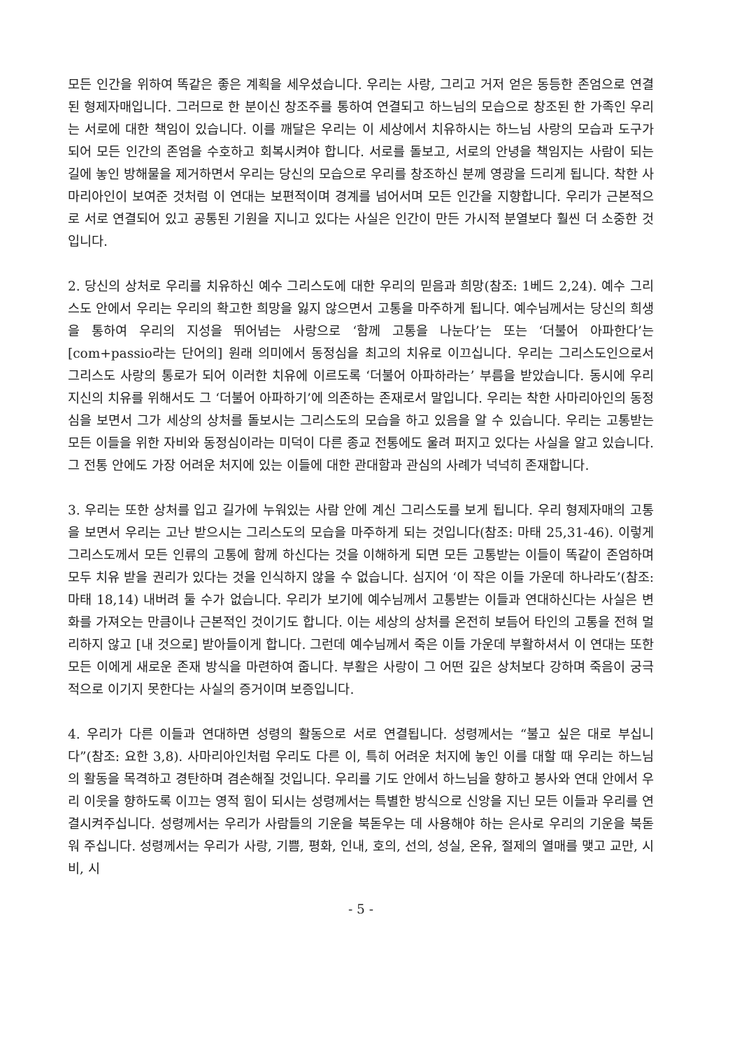모든 인간을 위하여 똑같은 좋은 계획을 세우셨습니다. 우리는 사랑, 그리고 거저 얻은 동등한 존엄으로 연결된 형제자매입니다. 그러므로 한 분이신 창조주를 통하여 연결되고 하느님의 모습으로 창조된 한 가족인 우리는 서로에 대한 책임이 있습니다. 이를 깨달은 우리는 이 세상에서 치유하시는 하느님 사랑의 모습과 도구가 되어 모든 인간의 존엄을 수호하고 회복시켜야 합니다. 서로를 돌보고, 서로의 안녕을 책임지는 사람이 되는 길에 놓인 방해물을 제거하면서 우리는 당신의 모습으로 우리를 창조하신 분께 영광을 드리게 됩니다. 착한 사마리아인이 보여준 것처럼 이 연대는 보편적이며 경계를 넘어서며 모든 인간을 지향합니다. 우리가 근본적으로 서로 연결되어 있고 공통된 기원을 지니고 있다는 사실은 인간이 만든 가시적 분열보다 훨씬 더 소중한 것입니다.
2. 당신의 상처로 우리를 치유하신 예수 그리스도에 대한 우리의 믿음과 희망(참조: 1베드 2,24). 예수 그리스도 안에서 우리는 우리의 확고한 희망을 잃지 않으면서 고통을 마주하게 됩니다. 예수님께서는 당신의 희생을 통하여 우리의 지성을 뛰어넘는 사랑으로 ‘함께 고통을 나눈다’는 또는 ‘더불어 아파한다’는 [com+passio라는 단어의] 원래 의미에서 동정심을 최고의 치유로 이끄십니다. 우리는 그리스도인으로서 그리스도 사랑의 통로가 되어 이러한 치유에 이르도록 ‘더불어 아파하라는’ 부름을 받았습니다. 동시에 우리 지신의 치유를 위해서도 그 ‘더불어 아파하기’에 의존하는 존재로서 말입니다. 우리는 착한 사마리아인의 동정심을 보면서 그가 세상의 상처를 돌보시는 그리스도의 모습을 하고 있음을 알 수 있습니다. 우리는 고통받는 모든 이들을 위한 자비와 동정심이라는 미덕이 다른 종교 전통에도 울려 퍼지고 있다는 사실을 알고 있습니다. 그 전통 안에도 가장 어려운 처지에 있는 이들에 대한 관대함과 관심의 사례가 넉넉히 존재합니다.
3. 우리는 또한 상처를 입고 길가에 누워있는 사람 안에 계신 그리스도를 보게 됩니다. 우리 형제자매의 고통을 보면서 우리는 고난 받으시는 그리스도의 모습을 마주하게 되는 것입니다(참조: 마태 25,31-46). 이렇게 그리스도께서 모든 인류의 고통에 함께 하신다는 것을 이해하게 되면 모든 고통받는 이들이 똑같이 존엄하며 모두 치유 받을 권리가 있다는 것을 인식하지 않을 수 없습니다. 심지어 ‘이 작은 이들 가운데 하나라도’(참조: 마태 18,14) 내버려 둘 수가 없습니다. 우리가 보기에 예수님께서 고통받는 이들과 연대하신다는 사실은 변화를 가져오는 만큼이나 근본적인 것이기도 합니다. 이는 세상의 상처를 온전히 보듬어 타인의 고통을 전혀 멀리하지 않고 [내 것으로] 받아들이게 합니다. 그런데 예수님께서 죽은 이들 가운데 부활하셔서 이 연대는 또한 모든 이에게 새로운 존재 방식을 마련하여 줍니다. 부활은 사랑이 그 어떤 깊은 상처보다 강하며 죽음이 궁극적으로 이기지 못한다는 사실의 증거이며 보증입니다.
4. 우리가 다른 이들과 연대하면 성령의 활동으로 서로 연결됩니다. 성령께서는 “불고 싶은 대로 부십니다”(참조: 요한 3,8). 사마리아인처럼 우리도 다른 이, 특히 어려운 처지에 놓인 이를 대할 때 우리는 하느님의 활동을 목격하고 경탄하며 겸손해질 것입니다. 우리를 기도 안에서 하느님을 향하고 봉사와 연대 안에서 우리 이웃을 향하도록 이끄는 영적 힘이 되시는 성령께서는 특별한 방식으로 신앙을 지닌 모든 이들과 우리를 연결시켜주십니다. 성령께서는 우리가 사람들의 기운을 북돋우는 데 사용해야 하는 은사로 우리의 기운을 북돋워 주십니다. 성령께서는 우리가 사랑, 기쁨, 평화, 인내, 호의, 선의, 성실, 온유, 절제의 열매를 맺고 교만, 시비, 시
- 5 -